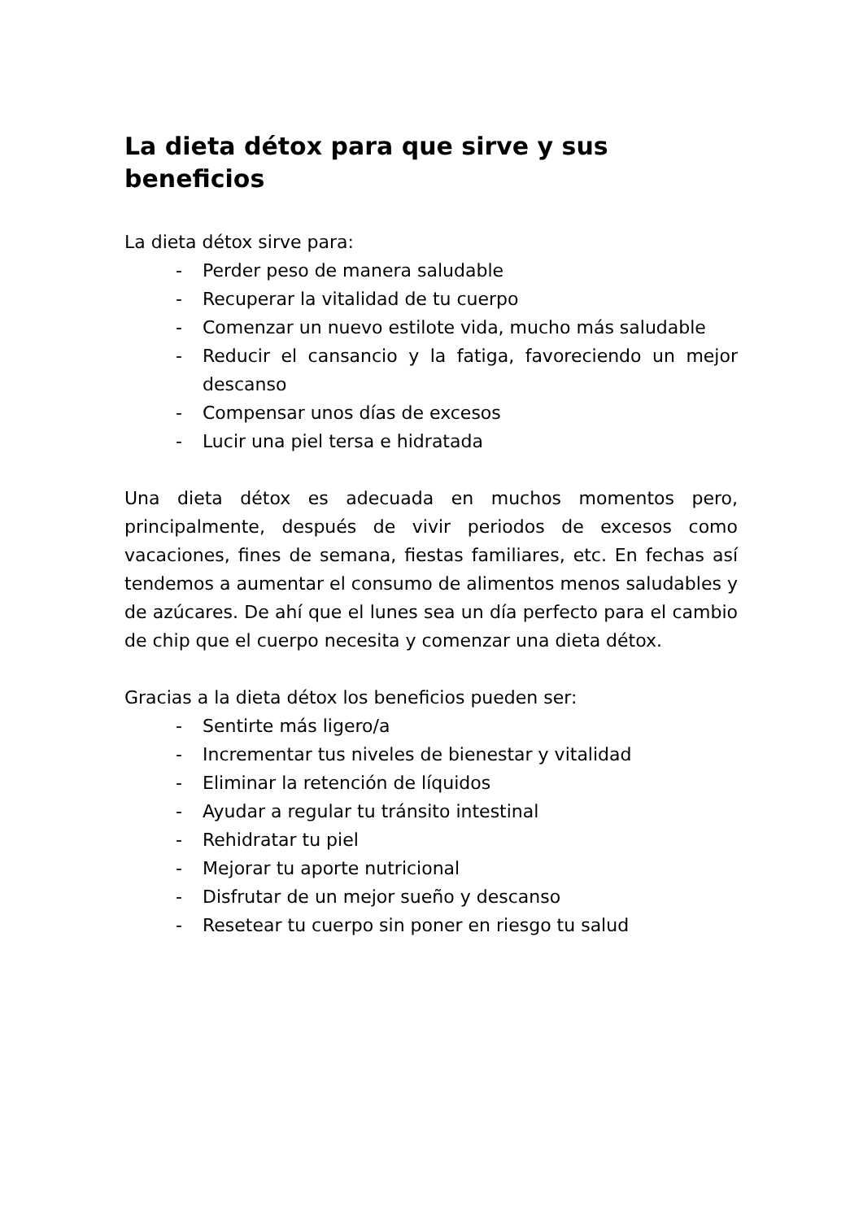La dieta détox para que sirve y sus beneficios
La dieta détox sirve para:
- Perder peso de manera saludable
- Recuperar la vitalidad de tu cuerpo
- Comenzar un nuevo estilote vida, mucho más saludable
- Reducir el cansancio y la fatiga, favoreciendo un mejor descanso
- Compensar unos días de excesos
- Lucir una piel tersa e hidratada
Una dieta détox es adecuada en muchos momentos pero, principalmente, después de vivir periodos de excesos como vacaciones, fines de semana, fiestas familiares, etc. En fechas así tendemos a aumentar el consumo de alimentos menos saludables y de azúcares. De ahí que el lunes sea un día perfecto para el cambio de chip que el cuerpo necesita y comenzar una dieta détox.
Gracias a la dieta détox los beneficios pueden ser:
- Sentirte más ligero/a
- Incrementar tus niveles de bienestar y vitalidad
- Eliminar la retención de líquidos
- Ayudar a regular tu tránsito intestinal
- Rehidratar tu piel
- Mejorar tu aporte nutricional
- Disfrutar de un mejor sueño y descanso
- Resetear tu cuerpo sin poner en riesgo tu salud